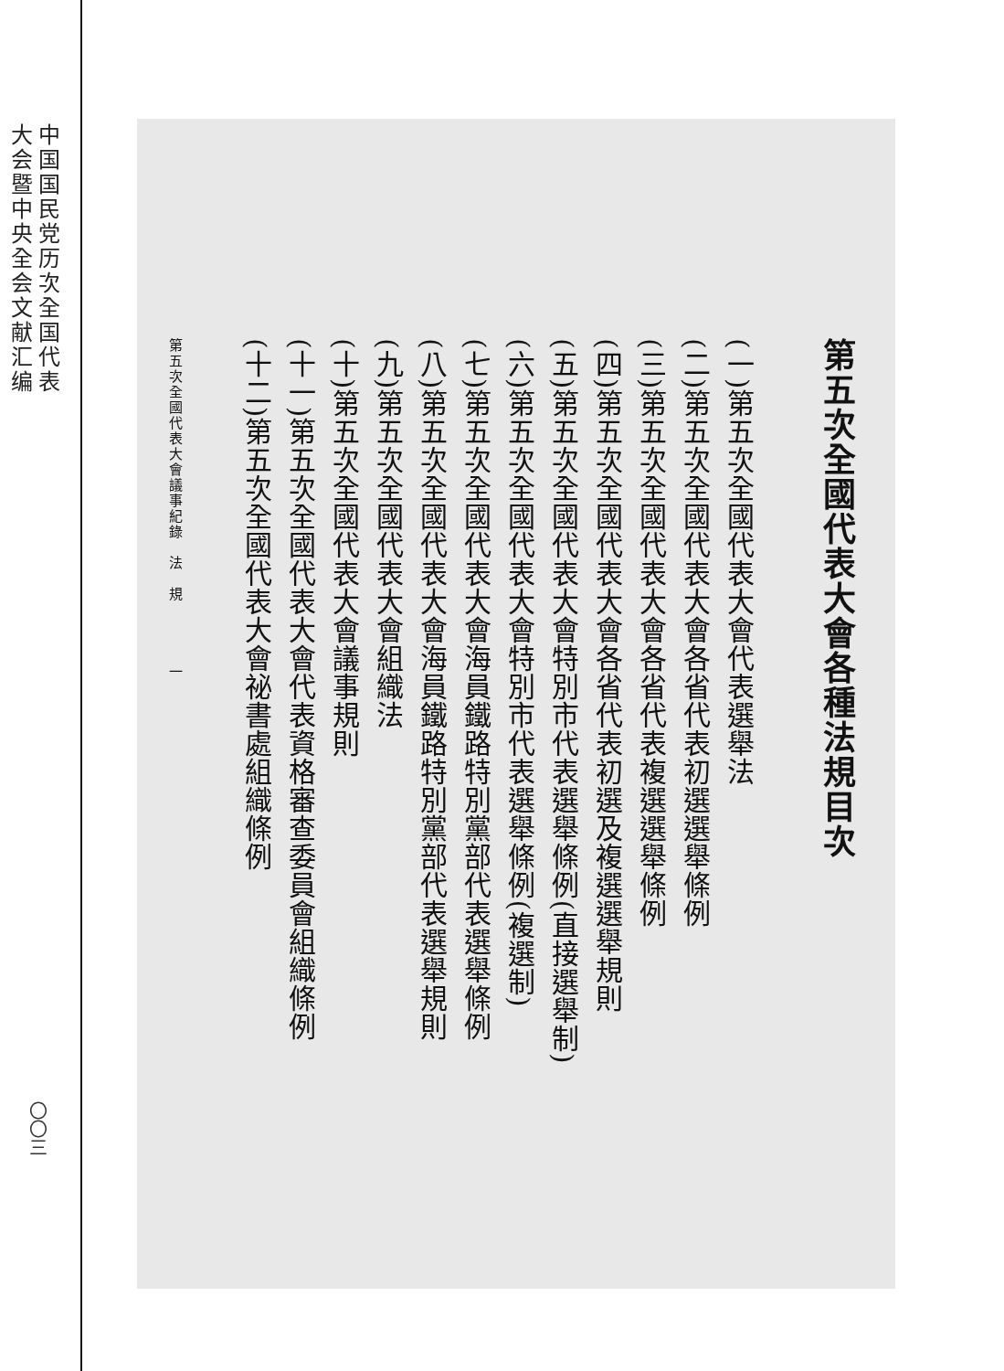中国国民党历次全国代表
大会暨中央全会文献汇编
〇〇三
第五次全國代表大會各種法規目次
(一)第五次全國代表大會代表選舉法
(二)第五次全國代表大會各省代表初選選舉條例
(三)第五次全國代表大會各省代表複選選舉條例
(四)第五次全國代表大會各省代表初選及複選選舉規則
(五)第五次全國代表大會特別市代表選舉條例(直接選舉制)
(六)第五次全國代表大會特別市代表選舉條例(複選制)
(七)第五次全國代表大會海員鐵路特別黨部代表選舉條例
(八)第五次全國代表大會海員鐵路特別黨部代表選舉規則
(九)第五次全國代表大會組織法
(十)第五次全國代表大會議事規則
(十一)第五次全國代表大會代表資格審查委員會組織條例
(十二)第五次全國代表大會祕書處組織條例
第五次全國代表大會議事紀錄　法　規　　　　一